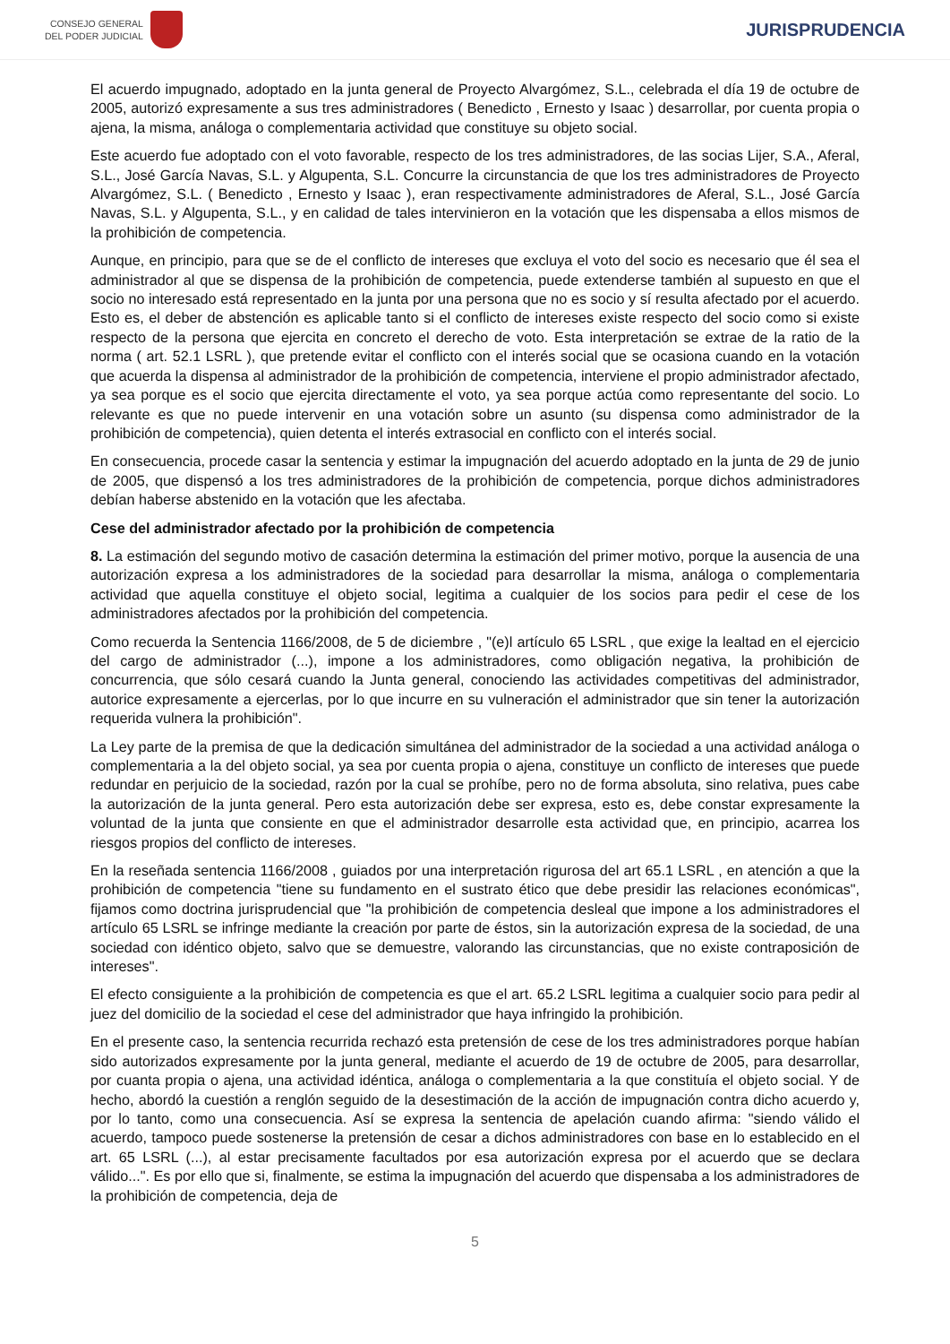CONSEJO GENERAL
DEL PODER JUDICIAL
JURISPRUDENCIA
El acuerdo impugnado, adoptado en la junta general de Proyecto Alvargómez, S.L., celebrada el día 19 de octubre de 2005, autorizó expresamente a sus tres administradores ( Benedicto , Ernesto y Isaac ) desarrollar, por cuenta propia o ajena, la misma, análoga o complementaria actividad que constituye su objeto social.
Este acuerdo fue adoptado con el voto favorable, respecto de los tres administradores, de las socias Lijer, S.A., Aferal, S.L., José García Navas, S.L. y Algupenta, S.L. Concurre la circunstancia de que los tres administradores de Proyecto Alvargómez, S.L. ( Benedicto , Ernesto y Isaac ), eran respectivamente administradores de Aferal, S.L., José García Navas, S.L. y Algupenta, S.L., y en calidad de tales intervinieron en la votación que les dispensaba a ellos mismos de la prohibición de competencia.
Aunque, en principio, para que se de el conflicto de intereses que excluya el voto del socio es necesario que él sea el administrador al que se dispensa de la prohibición de competencia, puede extenderse también al supuesto en que el socio no interesado está representado en la junta por una persona que no es socio y sí resulta afectado por el acuerdo. Esto es, el deber de abstención es aplicable tanto si el conflicto de intereses existe respecto del socio como si existe respecto de la persona que ejercita en concreto el derecho de voto. Esta interpretación se extrae de la ratio de la norma ( art. 52.1 LSRL ), que pretende evitar el conflicto con el interés social que se ocasiona cuando en la votación que acuerda la dispensa al administrador de la prohibición de competencia, interviene el propio administrador afectado, ya sea porque es el socio que ejercita directamente el voto, ya sea porque actúa como representante del socio. Lo relevante es que no puede intervenir en una votación sobre un asunto (su dispensa como administrador de la prohibición de competencia), quien detenta el interés extrasocial en conflicto con el interés social.
En consecuencia, procede casar la sentencia y estimar la impugnación del acuerdo adoptado en la junta de 29 de junio de 2005, que dispensó a los tres administradores de la prohibición de competencia, porque dichos administradores debían haberse abstenido en la votación que les afectaba.
Cese del administrador afectado por la prohibición de competencia
8. La estimación del segundo motivo de casación determina la estimación del primer motivo, porque la ausencia de una autorización expresa a los administradores de la sociedad para desarrollar la misma, análoga o complementaria actividad que aquella constituye el objeto social, legitima a cualquier de los socios para pedir el cese de los administradores afectados por la prohibición del competencia.
Como recuerda la Sentencia 1166/2008, de 5 de diciembre , "(e)l artículo 65 LSRL , que exige la lealtad en el ejercicio del cargo de administrador (...), impone a los administradores, como obligación negativa, la prohibición de concurrencia, que sólo cesará cuando la Junta general, conociendo las actividades competitivas del administrador, autorice expresamente a ejercerlas, por lo que incurre en su vulneración el administrador que sin tener la autorización requerida vulnera la prohibición".
La Ley parte de la premisa de que la dedicación simultánea del administrador de la sociedad a una actividad análoga o complementaria a la del objeto social, ya sea por cuenta propia o ajena, constituye un conflicto de intereses que puede redundar en perjuicio de la sociedad, razón por la cual se prohíbe, pero no de forma absoluta, sino relativa, pues cabe la autorización de la junta general. Pero esta autorización debe ser expresa, esto es, debe constar expresamente la voluntad de la junta que consiente en que el administrador desarrolle esta actividad que, en principio, acarrea los riesgos propios del conflicto de intereses.
En la reseñada sentencia 1166/2008 , guiados por una interpretación rigurosa del art 65.1 LSRL , en atención a que la prohibición de competencia "tiene su fundamento en el sustrato ético que debe presidir las relaciones económicas", fijamos como doctrina jurisprudencial que "la prohibición de competencia desleal que impone a los administradores el artículo 65 LSRL se infringe mediante la creación por parte de éstos, sin la autorización expresa de la sociedad, de una sociedad con idéntico objeto, salvo que se demuestre, valorando las circunstancias, que no existe contraposición de intereses".
El efecto consiguiente a la prohibición de competencia es que el art. 65.2 LSRL legitima a cualquier socio para pedir al juez del domicilio de la sociedad el cese del administrador que haya infringido la prohibición.
En el presente caso, la sentencia recurrida rechazó esta pretensión de cese de los tres administradores porque habían sido autorizados expresamente por la junta general, mediante el acuerdo de 19 de octubre de 2005, para desarrollar, por cuanta propia o ajena, una actividad idéntica, análoga o complementaria a la que constituía el objeto social. Y de hecho, abordó la cuestión a renglón seguido de la desestimación de la acción de impugnación contra dicho acuerdo y, por lo tanto, como una consecuencia. Así se expresa la sentencia de apelación cuando afirma: "siendo válido el acuerdo, tampoco puede sostenerse la pretensión de cesar a dichos administradores con base en lo establecido en el art. 65 LSRL (...), al estar precisamente facultados por esa autorización expresa por el acuerdo que se declara válido...". Es por ello que si, finalmente, se estima la impugnación del acuerdo que dispensaba a los administradores de la prohibición de competencia, deja de
5